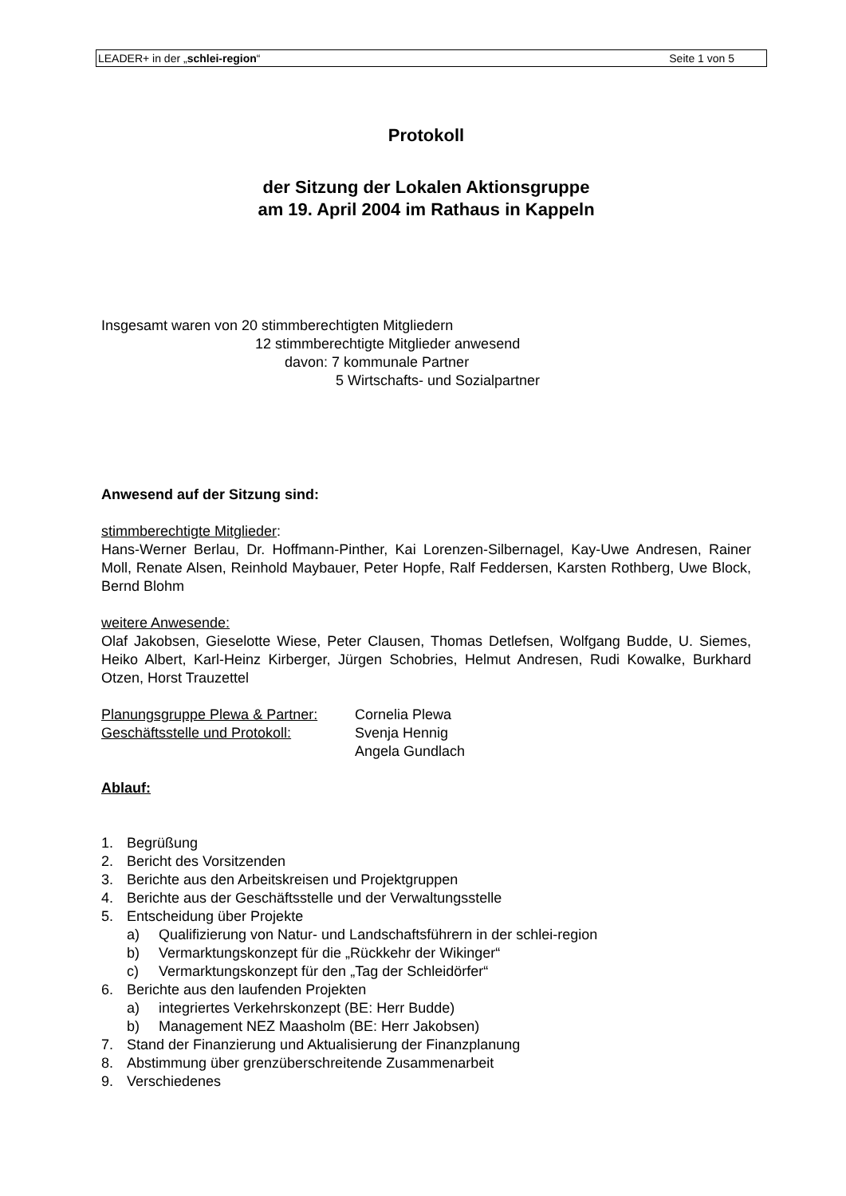LEADER+ in der „schlei-region“Seite 1 von 5
Protokoll
der Sitzung der Lokalen Aktionsgruppe
am 19. April 2004 im Rathaus in Kappeln
Insgesamt waren von 20 stimmberechtigten Mitgliedern
12 stimmberechtigte Mitglieder anwesend
davon: 7 kommunale Partner
5 Wirtschafts- und Sozialpartner
Anwesend auf der Sitzung sind:
stimmberechtigte Mitglieder:
Hans-Werner Berlau, Dr. Hoffmann-Pinther, Kai Lorenzen-Silbernagel, Kay-Uwe Andresen, Rainer Moll, Renate Alsen, Reinhold Maybauer, Peter Hopfe, Ralf Feddersen, Karsten Rothberg, Uwe Block, Bernd Blohm
weitere Anwesende:
Olaf Jakobsen, Gieselotte Wiese, Peter Clausen, Thomas Detlefsen, Wolfgang Budde, U. Siemes, Heiko Albert, Karl-Heinz Kirberger, Jürgen Schobries, Helmut Andresen, Rudi Kowalke, Burkhard Otzen, Horst Trauzettel
Planungsgruppe Plewa & Partner: Cornelia Plewa Geschäftsstelle und Protokoll: Svenja Hennig Angela Gundlach
Ablauf:
1. Begrüßung
2. Bericht des Vorsitzenden
3. Berichte aus den Arbeitskreisen und Projektgruppen
4. Berichte aus der Geschäftsstelle und der Verwaltungsstelle
5. Entscheidung über Projekte
a) Qualifizierung von Natur- und Landschaftsführern in der schlei-region
b) Vermarktungskonzept für die „Rückkehr der Wikinger“
c) Vermarktungskonzept für den „Tag der Schleidörfer“
6. Berichte aus den laufenden Projekten
a) integriertes Verkehrskonzept (BE: Herr Budde)
b) Management NEZ Maasholm (BE: Herr Jakobsen)
7. Stand der Finanzierung und Aktualisierung der Finanzplanung
8. Abstimmung über grenzüberschreitende Zusammenarbeit
9. Verschiedenes